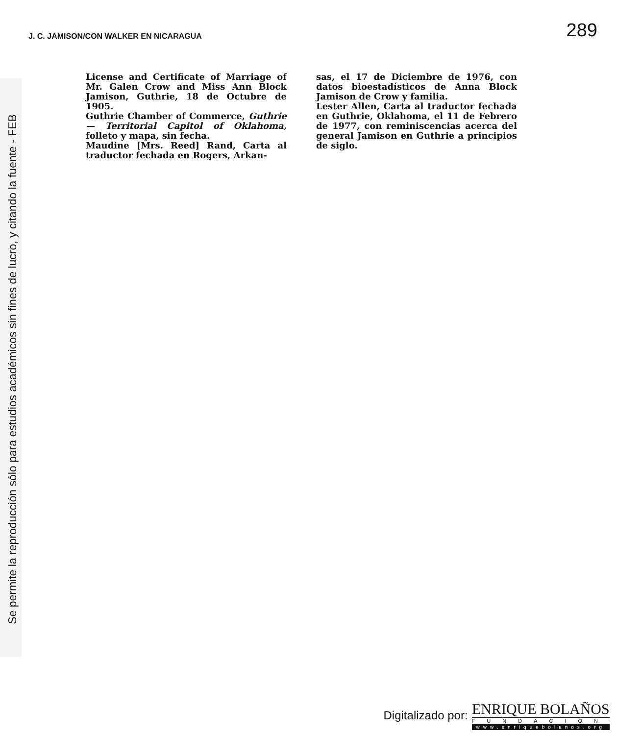Se permite la reproducción sólo para estudios académicos sin fines de lucro, y citando la fuente - FEB
J. C. JAMISON/CON WALKER EN NICARAGUA 289
License and Certificate of Marriage of Mr. Galen Crow and Miss Ann Block Jamison, Guthrie, 18 de Octubre de 1905.
Guthrie Chamber of Commerce, Guthrie — Territorial Capitol of Oklahoma, folleto y mapa, sin fecha.
Maudine [Mrs. Reed] Rand, Carta al traductor fechada en Rogers, Arkan-
sas, el 17 de Diciembre de 1976, con datos bioestadísticos de Anna Block Jamison de Crow y familia.
Lester Allen, Carta al traductor fechada en Guthrie, Oklahoma, el 11 de Febrero de 1977, con reminiscencias acerca del general Jamison en Guthrie a principios de siglo.
Digitalizado por:
ENRIQUE BOLAÑOS
FUNDACIÓN
www.enriquebolanos.org